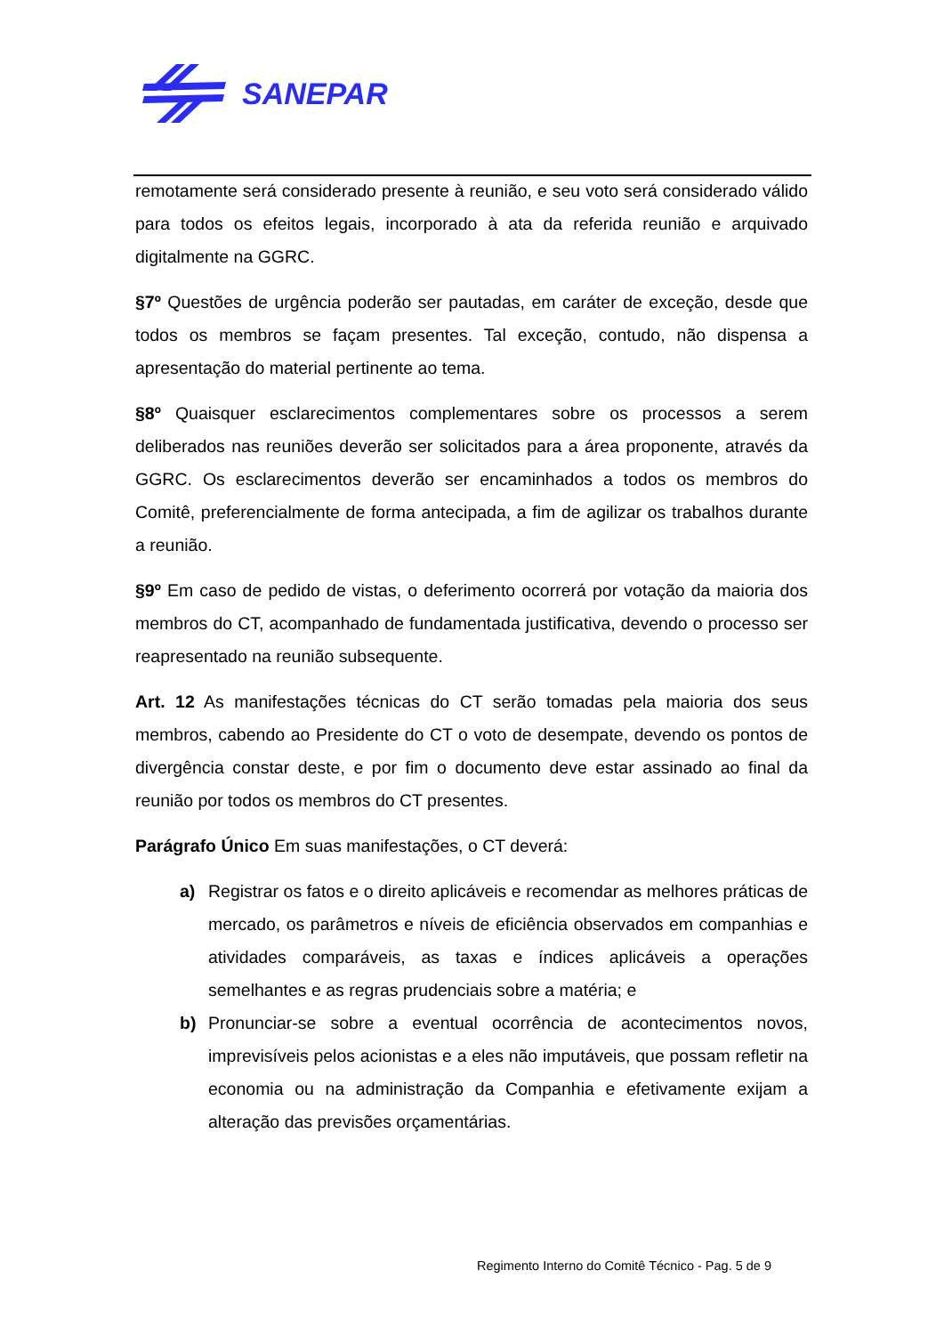SANEPAR
remotamente será considerado presente à reunião, e seu voto será considerado válido para todos os efeitos legais, incorporado à ata da referida reunião e arquivado digitalmente na GGRC.
§7º Questões de urgência poderão ser pautadas, em caráter de exceção, desde que todos os membros se façam presentes. Tal exceção, contudo, não dispensa a apresentação do material pertinente ao tema.
§8º Quaisquer esclarecimentos complementares sobre os processos a serem deliberados nas reuniões deverão ser solicitados para a área proponente, através da GGRC. Os esclarecimentos deverão ser encaminhados a todos os membros do Comitê, preferencialmente de forma antecipada, a fim de agilizar os trabalhos durante a reunião.
§9º Em caso de pedido de vistas, o deferimento ocorrerá por votação da maioria dos membros do CT, acompanhado de fundamentada justificativa, devendo o processo ser reapresentado na reunião subsequente.
Art. 12 As manifestações técnicas do CT serão tomadas pela maioria dos seus membros, cabendo ao Presidente do CT o voto de desempate, devendo os pontos de divergência constar deste, e por fim o documento deve estar assinado ao final da reunião por todos os membros do CT presentes.
Parágrafo Único Em suas manifestações, o CT deverá:
a) Registrar os fatos e o direito aplicáveis e recomendar as melhores práticas de mercado, os parâmetros e níveis de eficiência observados em companhias e atividades comparáveis, as taxas e índices aplicáveis a operações semelhantes e as regras prudenciais sobre a matéria; e
b) Pronunciar-se sobre a eventual ocorrência de acontecimentos novos, imprevisíveis pelos acionistas e a eles não imputáveis, que possam refletir na economia ou na administração da Companhia e efetivamente exijam a alteração das previsões orçamentárias.
Regimento Interno do Comitê Técnico - Pag. 5 de 9